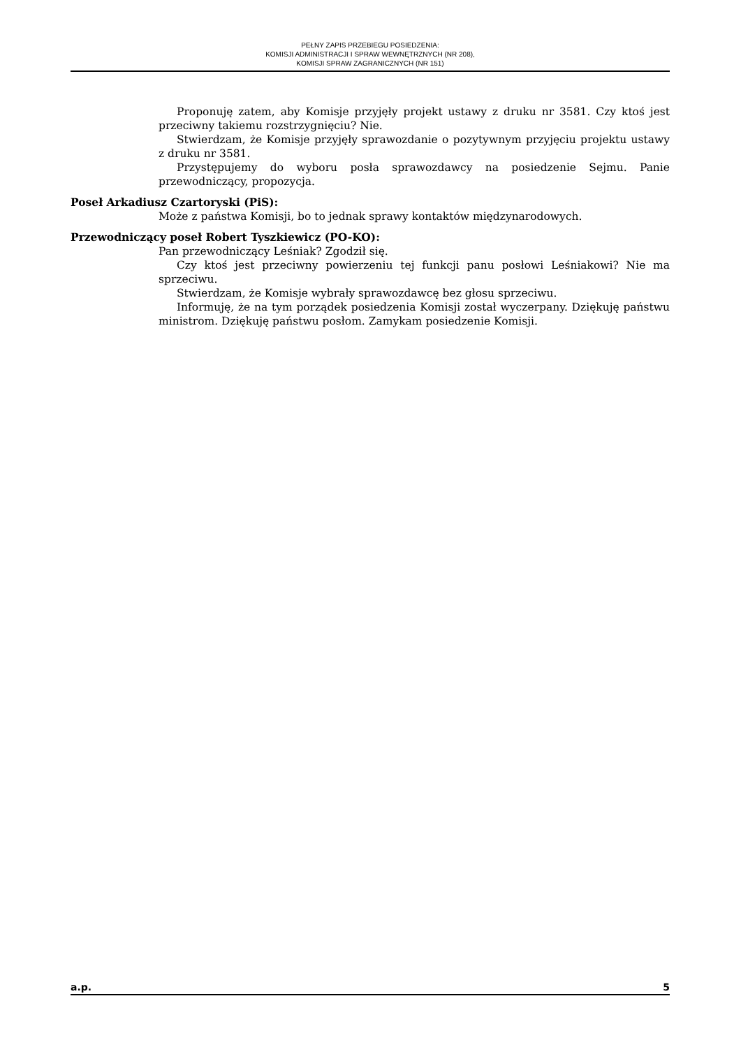PEŁNY ZAPIS PRZEBIEGU POSIEDZENIA:
KOMISJI ADMINISTRACJI I SPRAW WEWNĘTRZNYCH (NR 208),
KOMISJI SPRAW ZAGRANICZNYCH (NR 151)
Proponuję zatem, aby Komisje przyjęły projekt ustawy z druku nr 3581. Czy ktoś jest przeciwny takiemu rozstrzygnięciu? Nie.
Stwierdzam, że Komisje przyjęły sprawozdanie o pozytywnym przyjęciu projektu ustawy z druku nr 3581.
Przystępujemy do wyboru posła sprawozdawcy na posiedzenie Sejmu. Panie przewodniczący, propozycja.
Poseł Arkadiusz Czartoryski (PiS):
Może z państwa Komisji, bo to jednak sprawy kontaktów międzynarodowych.
Przewodniczący poseł Robert Tyszkiewicz (PO-KO):
Pan przewodniczący Leśniak? Zgodził się.
Czy ktoś jest przeciwny powierzeniu tej funkcji panu posłowi Leśniakowi? Nie ma sprzeciwu.
Stwierdzam, że Komisje wybrały sprawozdawcę bez głosu sprzeciwu.
Informuję, że na tym porządek posiedzenia Komisji został wyczerpany. Dziękuję państwu ministrom. Dziękuję państwu posłom. Zamykam posiedzenie Komisji.
a.p. 5